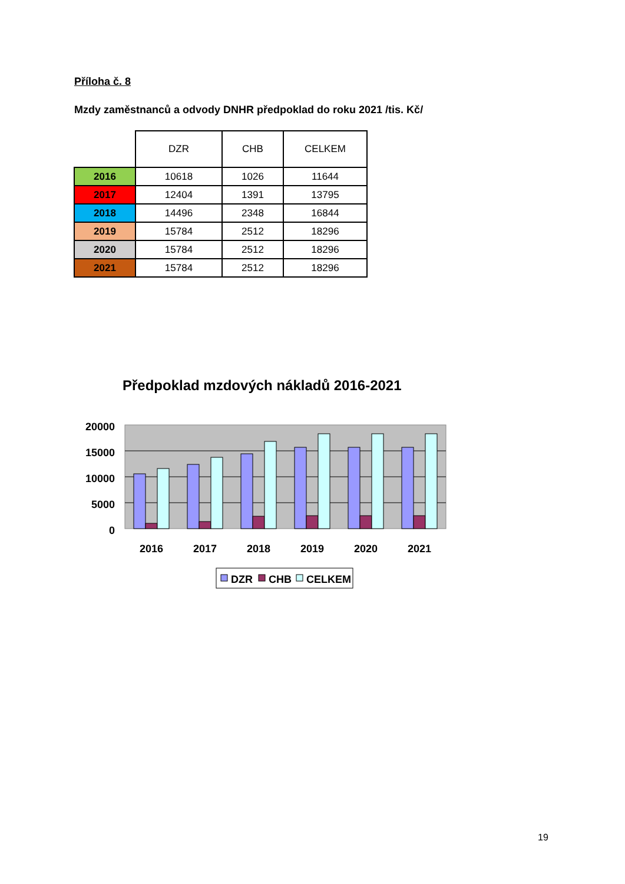Příloha č. 8
Mzdy zaměstnanců a odvody DNHR předpoklad do roku 2021 /tis. Kč/
| | DZR | CHB | CELKEM |
| --- | --- | --- | --- |
| 2016 | 10618 | 1026 | 11644 |
| 2017 | 12404 | 1391 | 13795 |
| 2018 | 14496 | 2348 | 16844 |
| 2019 | 15784 | 2512 | 18296 |
| 2020 | 15784 | 2512 | 18296 |
| 2021 | 15784 | 2512 | 18296 |
Předpoklad mzdových nákladů 2016-2021
20000
15000
10000
5000
0
2016
2017
2018
2019
2020
2021
DZR
CHB
CELKEM
19